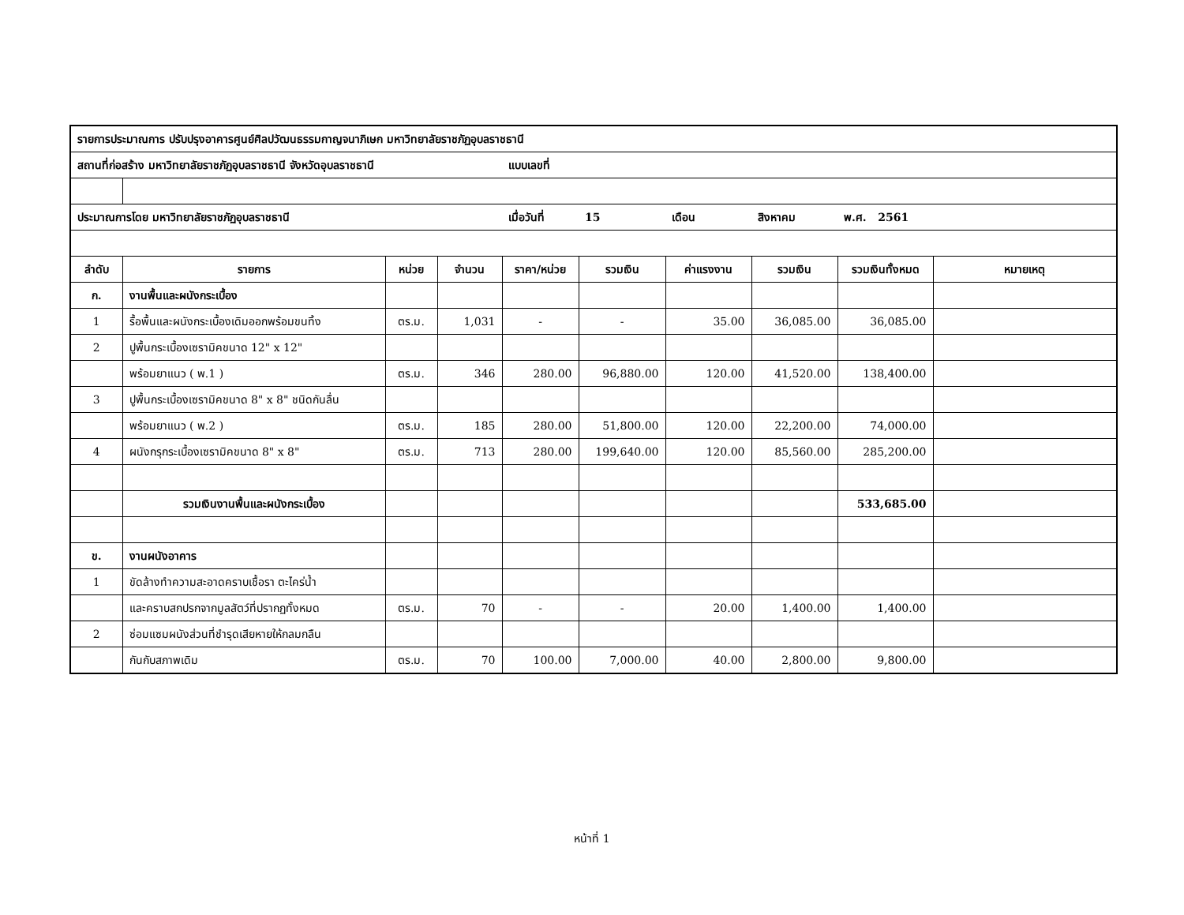| รายการประมาณการ ปรับปรุงอาคารศูนย์ศิลปวัฒนธรรมกาญจนาภิเษก มหาวิทยาลัยราชภัฏอุบลราชธานี | | | | | | | | | |
| สถานที่ก่อสร้าง มหาวิทยาลัยราชภัฏอุบลราชธานี จังหวัดอุบลราชธานี | | | | แบบเลขที่ | | | | | |
| ประมาณการโดย มหาวิทยาลัยราชภัฏอุบลราชธานี | | | | เมื่อวันที่ | 15 | เดือน | สิงหาคม | พ.ศ. 2561 | |
| ลำดับ | รายการ | หน่วย | จำนวน | ราคา/หน่วย | รวมเงิน | ค่าแรงงาน | รวมเงิน | รวมเงินทั้งหมด | หมายเหตุ |
| ก. | งานพื้นและผนังกระเบื้อง | | | | | | | | |
| 1 | รื้อพื้นและผนังกระเบื้องเดิมออกพร้อมขนทิ้ง | ตร.ม. | 1,031 | - | - | 35.00 | 36,085.00 | 36,085.00 | |
| 2 | ปูพื้นกระเบื้องเซรามิคขนาด 12" x 12" | | | | | | | | |
| | พร้อมยาแนว ( พ.1 ) | ตร.ม. | 346 | 280.00 | 96,880.00 | 120.00 | 41,520.00 | 138,400.00 | |
| 3 | ปูพื้นกระเบื้องเซรามิคขนาด 8" x 8" ชนิดกันลื่น | | | | | | | | |
| | พร้อมยาแนว ( พ.2 ) | ตร.ม. | 185 | 280.00 | 51,800.00 | 120.00 | 22,200.00 | 74,000.00 | |
| 4 | ผนังกรุกระเบื้องเซรามิคขนาด 8" x 8" | ตร.ม. | 713 | 280.00 | 199,640.00 | 120.00 | 85,560.00 | 285,200.00 | |
| | รวมเงินงานพื้นและผนังกระเบื้อง | | | | | | | 533,685.00 | |
| ข. | งานผนังอาคาร | | | | | | | | |
| 1 | ขัดล้างทำความสะอาดคราบเชื้อรา ตะไคร่น้ำ | | | | | | | | |
| | และคราบสกปรกจากมูลสัตว์ที่ปรากฏทั้งหมด | ตร.ม. | 70 | - | - | 20.00 | 1,400.00 | 1,400.00 | |
| 2 | ซ่อมแซมผนังส่วนที่ชำรุดเสียหายให้กลมกลืน | | | | | | | | |
| | กันกับสภาพเดิม | ตร.ม. | 70 | 100.00 | 7,000.00 | 40.00 | 2,800.00 | 9,800.00 | |
หน้าที่ 1